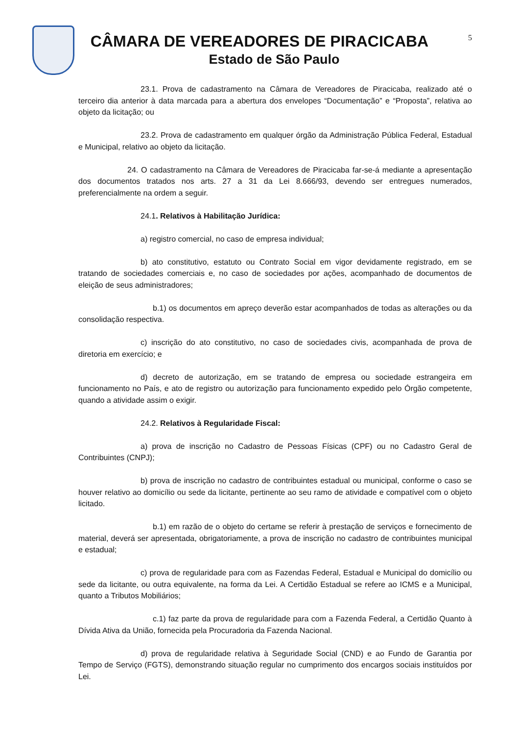CÂMARA DE VEREADORES DE PIRACICABA
Estado de São Paulo
5
23.1. Prova de cadastramento na Câmara de Vereadores de Piracicaba, realizado até o terceiro dia anterior à data marcada para a abertura dos envelopes “Documentação” e “Proposta”, relativa ao objeto da licitação; ou
23.2. Prova de cadastramento em qualquer órgão da Administração Pública Federal, Estadual e Municipal, relativo ao objeto da licitação.
24. O cadastramento na Câmara de Vereadores de Piracicaba far-se-á mediante a apresentação dos documentos tratados nos arts. 27 a 31 da Lei 8.666/93, devendo ser entregues numerados, preferencialmente na ordem a seguir.
24.1. Relativos à Habilitação Jurídica:
a) registro comercial, no caso de empresa individual;
b) ato constitutivo, estatuto ou Contrato Social em vigor devidamente registrado, em se tratando de sociedades comerciais e, no caso de sociedades por ações, acompanhado de documentos de eleição de seus administradores;
b.1) os documentos em apreço deverão estar acompanhados de todas as alterações ou da consolidação respectiva.
c) inscrição do ato constitutivo, no caso de sociedades civis, acompanhada de prova de diretoria em exercício; e
d) decreto de autorização, em se tratando de empresa ou sociedade estrangeira em funcionamento no País, e ato de registro ou autorização para funcionamento expedido pelo Órgão competente, quando a atividade assim o exigir.
24.2. Relativos à Regularidade Fiscal:
a) prova de inscrição no Cadastro de Pessoas Físicas (CPF) ou no Cadastro Geral de Contribuintes (CNPJ);
b) prova de inscrição no cadastro de contribuintes estadual ou municipal, conforme o caso se houver relativo ao domicílio ou sede da licitante, pertinente ao seu ramo de atividade e compatível com o objeto licitado.
b.1) em razão de o objeto do certame se referir à prestação de serviços e fornecimento de material, deverá ser apresentada, obrigatoriamente, a prova de inscrição no cadastro de contribuintes municipal e estadual;
c) prova de regularidade para com as Fazendas Federal, Estadual e Municipal do domicílio ou sede da licitante, ou outra equivalente, na forma da Lei. A Certidão Estadual se refere ao ICMS e a Municipal, quanto a Tributos Mobiliários;
c.1) faz parte da prova de regularidade para com a Fazenda Federal, a Certidão Quanto à Dívida Ativa da União, fornecida pela Procuradoria da Fazenda Nacional.
d) prova de regularidade relativa à Seguridade Social (CND) e ao Fundo de Garantia por Tempo de Serviço (FGTS), demonstrando situação regular no cumprimento dos encargos sociais instituídos por Lei.